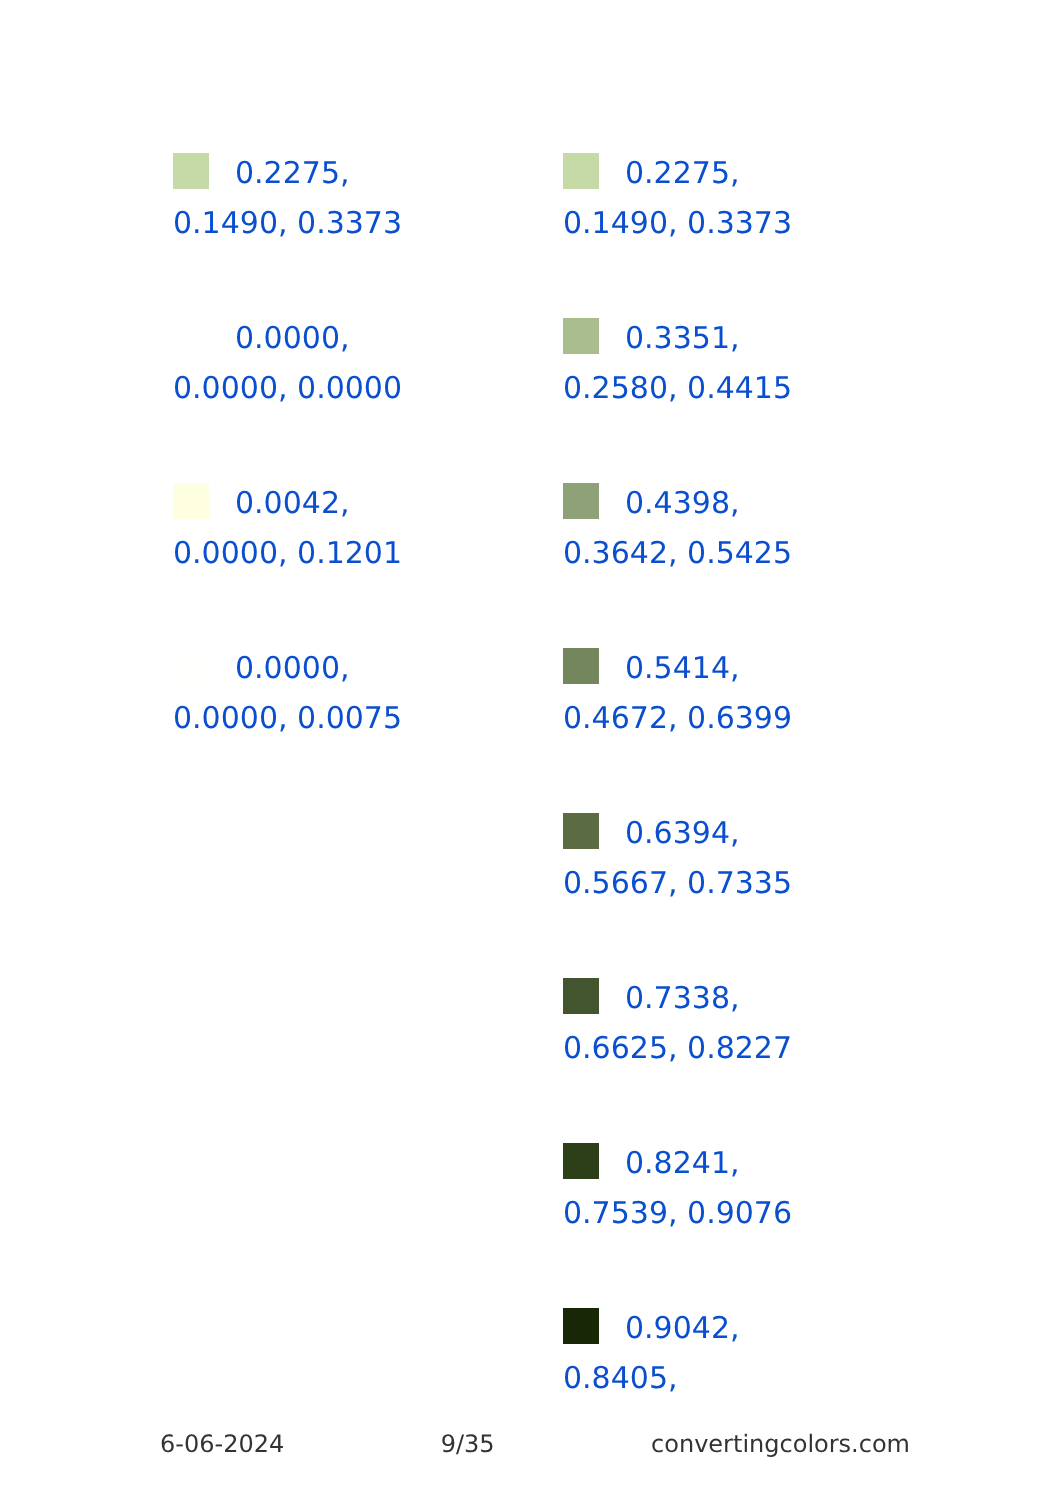0.2275, 0.1490, 0.3373
0.0000, 0.0000, 0.0000
0.0042, 0.0000, 0.1201
0.0000, 0.0000, 0.0075
0.2275, 0.1490, 0.3373
0.3351, 0.2580, 0.4415
0.4398, 0.3642, 0.5425
0.5414, 0.4672, 0.6399
0.6394, 0.5667, 0.7335
0.7338, 0.6625, 0.8227
0.8241, 0.7539, 0.9076
0.9042, 0.8405,
6-06-2024 9/35 convertingcolors.com